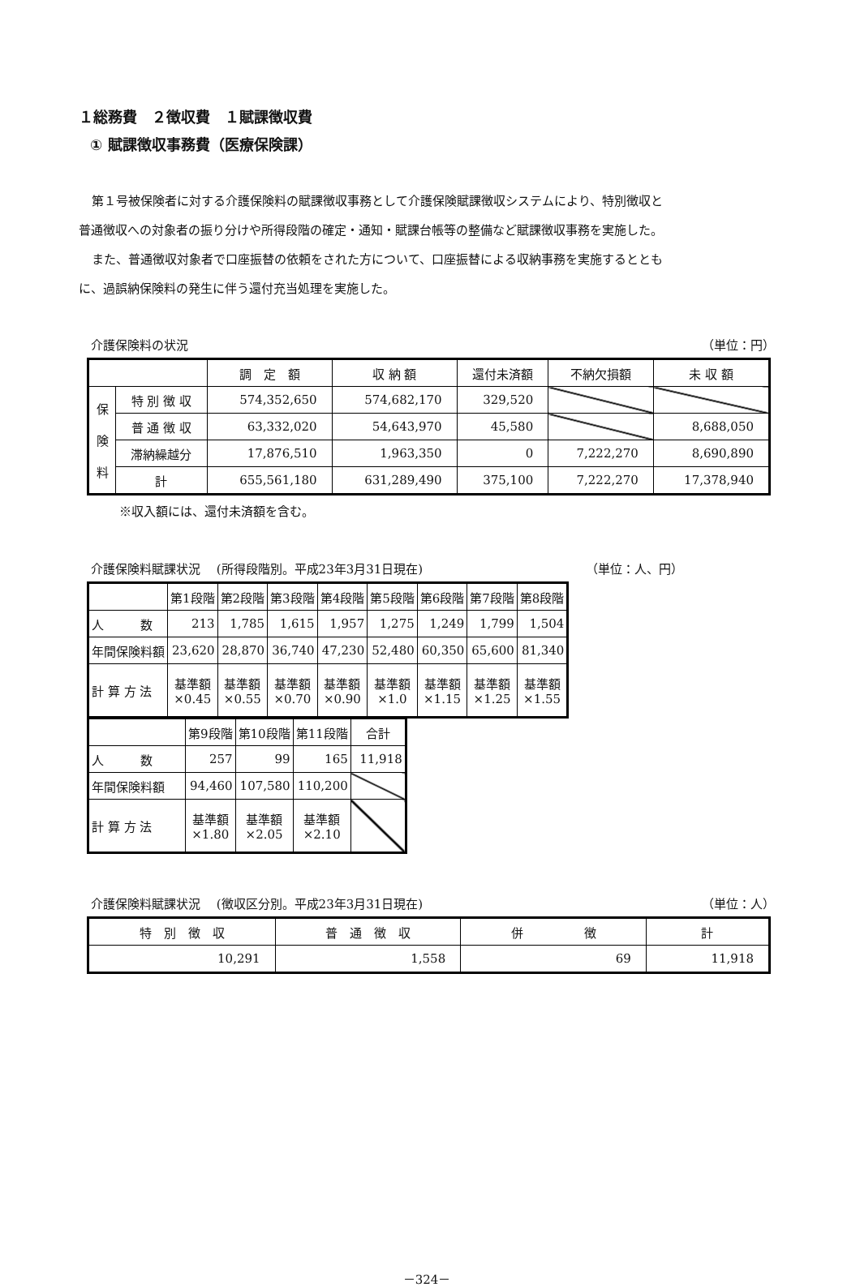１総務費　２徴収費　１賦課徴収費
① 賦課徴収事務費（医療保険課）
第１号被保険者に対する介護保険料の賦課徴収事務として介護保険賦課徴収システムにより、特別徴収と
普通徴収への対象者の振り分けや所得段階の確定・通知・賦課台帳等の整備など賦課徴収事務を実施した。
また、普通徴収対象者で口座振替の依頼をされた方について、口座振替による収納事務を実施するととも
に、過誤納保険料の発生に伴う還付充当処理を実施した。
介護保険料の状況 （単位：円）
| | | 調 定 額 | 収 納 額 | 還付未済額 | 不納欠損額 | 未 収 額 |
| --- | --- | --- | --- | --- | --- | --- |
| 保 険 料 | 特 別 徴 収 | 574,352,650 | 574,682,170 | 329,520 | | |
| | 普 通 徴 収 | 63,332,020 | 54,643,970 | 45,580 | | 8,688,050 |
| | 滞納繰越分 | 17,876,510 | 1,963,350 | 0 | 7,222,270 | 8,690,890 |
| | 計 | 655,561,180 | 631,289,490 | 375,100 | 7,222,270 | 17,378,940 |
※収入額には、還付未済額を含む。
介護保険料賦課状況　 (所得段階別。平成23年3月31日現在) （単位：人、円）
| | 第1段階 | 第2段階 | 第3段階 | 第4段階 | 第5段階 | 第6段階 | 第7段階 | 第8段階 |
| --- | --- | --- | --- | --- | --- | --- | --- | --- |
| 人 数 | 213 | 1,785 | 1,615 | 1,957 | 1,275 | 1,249 | 1,799 | 1,504 |
| 年間保険料額 | 23,620 | 28,870 | 36,740 | 47,230 | 52,480 | 60,350 | 65,600 | 81,340 |
| 計 算 方 法 | 基準額 ×0.45 | 基準額 ×0.55 | 基準額 ×0.70 | 基準額 ×0.90 | 基準額 ×1.0 | 基準額 ×1.15 | 基準額 ×1.25 | 基準額 ×1.55 |
| | 第9段階 | 第10段階 | 第11段階 | 合計 |
| --- | --- | --- | --- | --- |
| 人 数 | 257 | 99 | 165 | 11,918 |
| 年間保険料額 | 94,460 | 107,580 | 110,200 | |
| 計 算 方 法 | 基準額 ×1.80 | 基準額 ×2.05 | 基準額 ×2.10 | |
介護保険料賦課状況　 (徴収区分別。平成23年3月31日現在) （単位：人）
| 特 別 徴 収 | 普 通 徴 収 | 併 徴 | 計 |
| --- | --- | --- | --- |
| 10,291 | 1,558 | 69 | 11,918 |
－324－